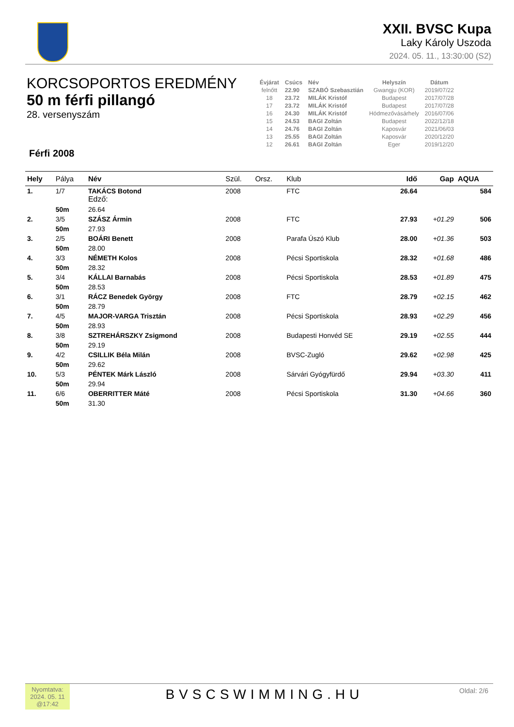XXII. BVSC Kupa
Laky Károly Uszoda
2024. 05. 11., 13:30:00 (S2)
KORCSOPORTOS EREDMÉNY
50 m férfi pillangó
28. versenyszám
| Évjárat | Csúcs | Név | Helyszín | Dátum |
| --- | --- | --- | --- | --- |
| felnőtt | 22.90 | SZABÓ Szebasztián | Gwangju (KOR) | 2019/07/22 |
| 18 | 23.72 | MILÁK Kristóf | Budapest | 2017/07/28 |
| 17 | 23.72 | MILÁK Kristóf | Budapest | 2017/07/28 |
| 16 | 24.30 | MILÁK Kristóf | Hódmezővásárhely | 2016/07/06 |
| 15 | 24.53 | BAGI Zoltán | Budapest | 2022/12/18 |
| 14 | 24.76 | BAGI Zoltán | Kaposvár | 2021/06/03 |
| 13 | 25.55 | BAGI Zoltán | Kaposvár | 2020/12/20 |
| 12 | 26.61 | BAGI Zoltán | Eger | 2019/12/20 |
Férfi 2008
| Hely | Pálya | Név | Szül. | Orsz. | Klub | Idő | Gap | AQUA |
| --- | --- | --- | --- | --- | --- | --- | --- | --- |
| 1. | 1/7 | TAKÁCS Botond Edző: | 2008 | | FTC | 26.64 | | 584 |
| | 50m | 26.64 | | | | | | |
| 2. | 3/5 | SZÁSZ Ármin | 2008 | | FTC | 27.93 | +01.29 | 506 |
| | 50m | 27.93 | | | | | | |
| 3. | 2/5 | BOÁRI Benett | 2008 | | Parafa Úszó Klub | 28.00 | +01.36 | 503 |
| | 50m | 28.00 | | | | | | |
| 4. | 3/3 | NÉMETH Kolos | 2008 | | Pécsi Sportiskola | 28.32 | +01.68 | 486 |
| | 50m | 28.32 | | | | | | |
| 5. | 3/4 | KÁLLAI Barnabás | 2008 | | Pécsi Sportiskola | 28.53 | +01.89 | 475 |
| | 50m | 28.53 | | | | | | |
| 6. | 3/1 | RÁCZ Benedek György | 2008 | | FTC | 28.79 | +02.15 | 462 |
| | 50m | 28.79 | | | | | | |
| 7. | 4/5 | MAJOR-VARGA Trisztán | 2008 | | Pécsi Sportiskola | 28.93 | +02.29 | 456 |
| | 50m | 28.93 | | | | | | |
| 8. | 3/8 | SZTREHÁRSZKY Zsigmond | 2008 | | Budapesti Honvéd SE | 29.19 | +02.55 | 444 |
| | 50m | 29.19 | | | | | | |
| 9. | 4/2 | CSILLIK Béla Milán | 2008 | | BVSC-Zugló | 29.62 | +02.98 | 425 |
| | 50m | 29.62 | | | | | | |
| 10. | 5/3 | PÉNTEK Márk László | 2008 | | Sárvári Gyógyfürdő | 29.94 | +03.30 | 411 |
| | 50m | 29.94 | | | | | | |
| 11. | 6/6 | OBERRITTER Máté | 2008 | | Pécsi Sportiskola | 31.30 | +04.66 | 360 |
| | 50m | 31.30 | | | | | | |
Nyomtatva: 2024. 05. 11 @17:42
BVSCSWIMMING.HU
Oldal: 2/6